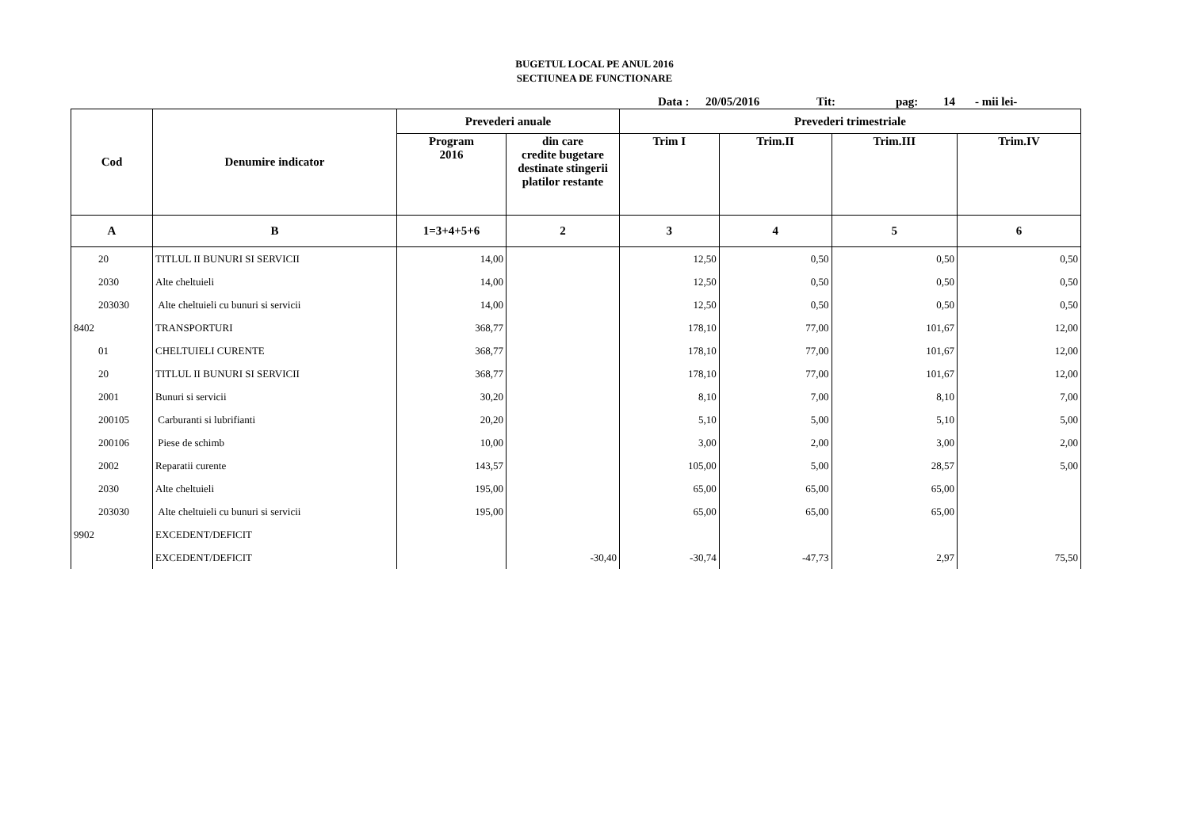BUGETUL LOCAL PE ANUL 2016
SECTIUNEA DE FUNCTIONARE
Data : 20/05/2016 Tit: pag: 14 - mii lei-
| Cod | Denumire indicator | Prevederi anuale | | Prevederi trimestriale | | | |
| --- | --- | --- | --- | --- | --- | --- | --- |
| | | Program 2016 | din care credite bugetare destinate stingerii platilor restante | Trim I | Trim.II | Trim.III | Trim.IV |
| A | B | 1=3+4+5+6 | 2 | 3 | 4 | 5 | 6 |
| 20 | TITLUL II BUNURI SI SERVICII | 14,00 | | 12,50 | 0,50 | 0,50 | 0,50 |
| 2030 | Alte cheltuieli | 14,00 | | 12,50 | 0,50 | 0,50 | 0,50 |
| 203030 | Alte cheltuieli cu bunuri si servicii | 14,00 | | 12,50 | 0,50 | 0,50 | 0,50 |
| 8402 | TRANSPORTURI | 368,77 | | 178,10 | 77,00 | 101,67 | 12,00 |
| 01 | CHELTUIELI CURENTE | 368,77 | | 178,10 | 77,00 | 101,67 | 12,00 |
| 20 | TITLUL II BUNURI SI SERVICII | 368,77 | | 178,10 | 77,00 | 101,67 | 12,00 |
| 2001 | Bunuri si servicii | 30,20 | | 8,10 | 7,00 | 8,10 | 7,00 |
| 200105 | Carburanti si lubrifianti | 20,20 | | 5,10 | 5,00 | 5,10 | 5,00 |
| 200106 | Piese de schimb | 10,00 | | 3,00 | 2,00 | 3,00 | 2,00 |
| 2002 | Reparatii curente | 143,57 | | 105,00 | 5,00 | 28,57 | 5,00 |
| 2030 | Alte cheltuieli | 195,00 | | 65,00 | 65,00 | 65,00 | |
| 203030 | Alte cheltuieli cu bunuri si servicii | 195,00 | | 65,00 | 65,00 | 65,00 | |
| 9902 | EXCEDENT/DEFICIT | | | | | | |
| | EXCEDENT/DEFICIT | | -30,40 | -30,74 | -47,73 | 2,97 | 75,50 |